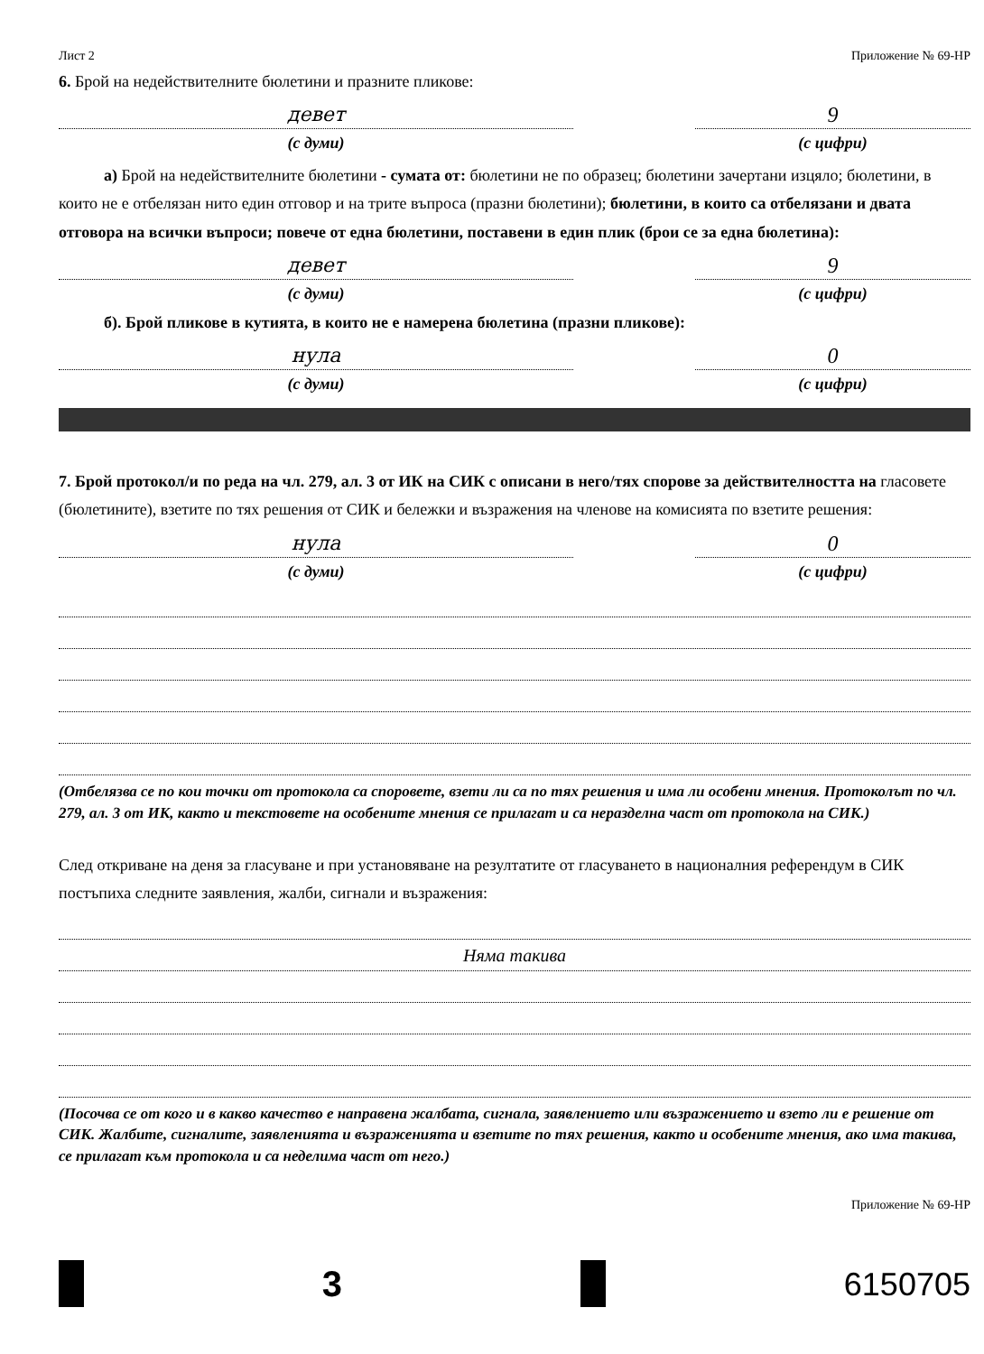Лист 2 Приложение № 69-НР
6. Брой на недействителните бюлетини и празните пликове:
девет
9
(с думи) (с цифри)
а) Брой на недействителните бюлетини - сумата от: бюлетини не по образец; бюлетини зачертани изцяло; бюлетини, в които не е отбелязан нито един отговор и на трите въпроса (празни бюлетини); бюлетини, в които са отбелязани и двата отговора на всички въпроси; повече от една бюлетини, поставени в един плик (брои се за една бюлетина):
девет
9
(с думи) (с цифри)
б). Брой пликове в кутията, в които не е намерена бюлетина (празни пликове):
нула
0
(с думи) (с цифри)
7. Брой протокол/и по реда на чл. 279, ал. 3 от ИК на СИК с описани в него/тях спорове за действителността на гласовете (бюлетините), взетите по тях решения от СИК и бележки и възражения на членове на комисията по взетите решения:
нула
0
(с думи) (с цифри)
(Отбелязва се по кои точки от протокола са споровете, взети ли са по тях решения и има ли особени мнения. Протоколът по чл. 279, ал. 3 от ИК, както и текстовете на особените мнения се прилагат и са неразделна част от протокола на СИК.)
След откриване на деня за гласуване и при установяване на резултатите от гласуването в националния референдум в СИК постъпиха следните заявления, жалби, сигнали и възражения:
Няма такива
(Посочва се от кого и в какво качество е направена жалбата, сигнала, заявлението или възражението и взето ли е решение от СИК. Жалбите, сигналите, заявленията и възраженията и взетите по тях решения, както и особените мнения, ако има такива, се прилагат към протокола и са неделима част от него.)
Приложение № 69-НР
3 6150705